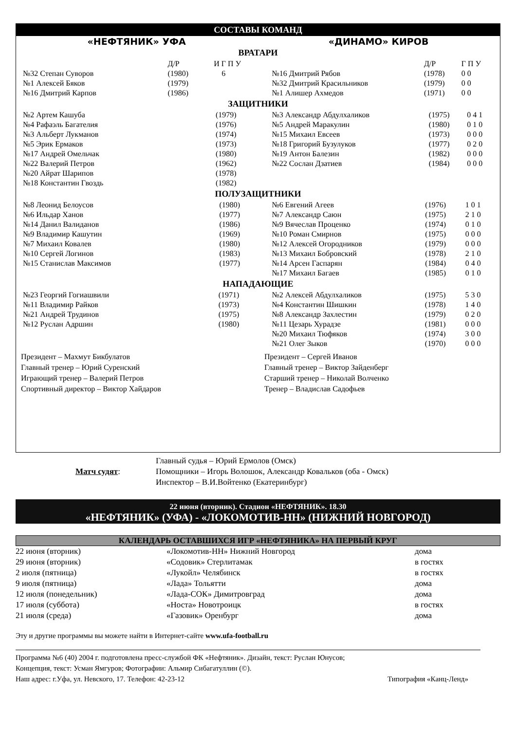СОСТАВЫ КОМАНД
«НЕФТЯНИК» УФА «ДИНАМО» КИРОВ
ВРАТАРИ
| | Д/Р | И Г П У |
| №32 Степан Суворов | (1980) | 6 |
| №1 Алексей Бяков | (1979) | |
| №16 Дмитрий Карпов | (1986) | |
| | Д/Р | Г П У |
| №16 Дмитрий Рябов | (1978) | 0 0 |
| №32 Дмитрий Красильников | (1979) | 0 0 |
| №1 Алишер Ахмедов | (1971) | 0 0 |
ЗАЩИТНИКИ
| №2 Артем Кашуба | (1979) |
| №4 Рафаэль Багателия | (1976) |
| №3 Альберт Лукманов | (1974) |
| №5 Эрик Ермаков | (1973) |
| №17 Андрей Омельчак | (1980) |
| №22 Валерий Петров | (1962) |
| №20 Айрат Шарипов | (1978) |
| №18 Константин Гвоздь | (1982) |
| №3 Александр Абдулхаликов | (1975) | 0 4 1 |
| №5 Андрей Маракулин | (1980) | 0 1 0 |
| №15 Михаил Евсеев | (1973) | 0 0 0 |
| №18 Григорий Бузулуков | (1977) | 0 2 0 |
| №19 Антон Балезин | (1982) | 0 0 0 |
| №22 Сослан Дзатиев | (1984) | 0 0 0 |
ПОЛУЗАЩИТНИКИ
| №8 Леонид Белоусов | (1980) |
| №6 Ильдар Ханов | (1977) |
| №14 Данил Валиданов | (1986) |
| №9 Владимир Кашутин | (1969) |
| №7 Михаил Ковалев | (1980) |
| №10 Сергей Логинов | (1983) |
| №15 Станислав Максимов | (1977) |
| №6 Евгений Агеев | (1976) | 1 0 1 |
| №7 Александр Саюн | (1975) | 2 1 0 |
| №9 Вячеслав Проценко | (1974) | 0 1 0 |
| №10 Роман Смирнов | (1975) | 0 0 0 |
| №12 Алексей Огородников | (1979) | 0 0 0 |
| №13 Михаил Бобровский | (1978) | 2 1 0 |
| №14 Арсен Гаспарян | (1984) | 0 4 0 |
| №17 Михаил Багаев | (1985) | 0 1 0 |
НАПАДАЮЩИЕ
| №23 Георгий Гогиашвили | (1971) |
| №11 Владимир Райков | (1973) |
| №21 Андрей Трудинов | (1975) |
| №12 Руслан Адршин | (1980) |
| №2 Алексей Абдулхаликов | (1975) | 5 3 0 |
| №4 Константин Шишкин | (1978) | 1 4 0 |
| №8 Александр Захлестин | (1979) | 0 2 0 |
| №11 Цезарь Хурадзе | (1981) | 0 0 0 |
| №20 Михаил Тюфяков | (1974) | 3 0 0 |
| №21 Олег Зыков | (1970) | 0 0 0 |
Президент – Махмут Бикбулатов
Главный тренер – Юрий Суренский
Играющий тренер – Валерий Петров
Спортивный директор – Виктор Хайдаров
Президент – Сергей Иванов
Главный тренер – Виктор Зайденберг
Старший тренер – Николай Волченко
Тренер – Владислав Садофьев
Матч судят:
Главный судья – Юрий Ермолов (Омск)
Помощники – Игорь Волошок, Александр Ковальков (оба - Омск)
Инспектор – В.И.Войтенко (Екатеринбург)
22 июня (вторник). Стадион «НЕФТЯНИК». 18.30
«НЕФТЯНИК» (УФА) - «ЛОКОМОТИВ-НН» (НИЖНИЙ НОВГОРОД)
КАЛЕНДАРЬ ОСТАВШИХСЯ ИГР «НЕФТЯНИКА» НА ПЕРВЫЙ КРУГ
| 22 июня (вторник) | «Локомотив-НН» Нижний Новгород | дома |
| 29 июня (вторник) | «Содовик» Стерлитамак | в гостях |
| 2 июля (пятница) | «Лукойл» Челябинск | в гостях |
| 9 июля (пятница) | «Лада» Тольятти | дома |
| 12 июля (понедельник) | «Лада-СОК» Димитровград | дома |
| 17 июля (суббота) | «Носта» Новотроицк | в гостях |
| 21 июля (среда) | «Газовик» Оренбург | дома |
Эту и другие программы вы можете найти в Интернет-сайте www.ufa-football.ru
Программа №6 (40) 2004 г. подготовлена пресс-службой ФК «Нефтяник». Дизайн, текст: Руслан Юнусов;
Концепция, текст: Усман Ямгуров; Фотографии: Альмир Сибагатуллин (©).
Наш адрес: г.Уфа, ул. Невского, 17. Телефон: 42-23-12 Типография «Канц-Ленд»